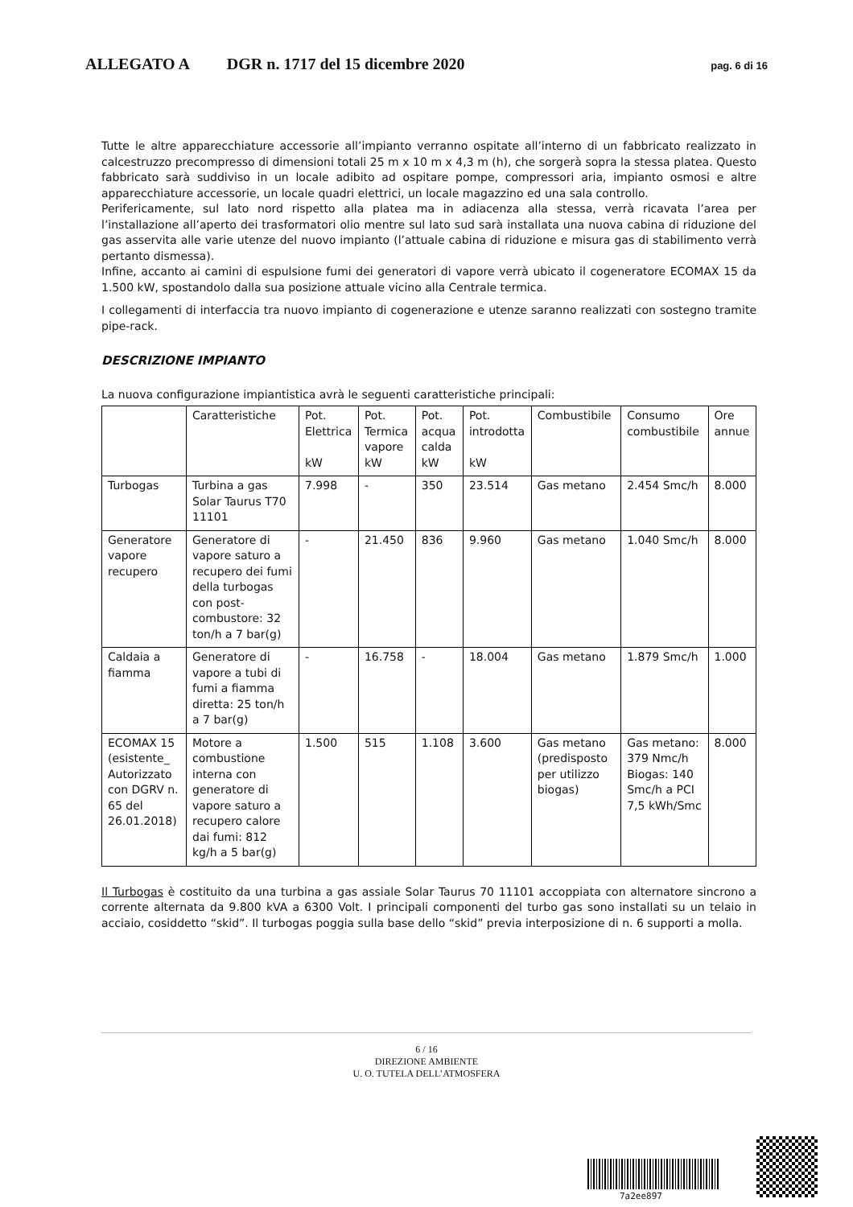ALLEGATO A DGR n. 1717 del 15 dicembre 2020 pag. 6 di 16
Tutte le altre apparecchiature accessorie all’impianto verranno ospitate all’interno di un fabbricato realizzato in calcestruzzo precompresso di dimensioni totali 25 m x 10 m x 4,3 m (h), che sorgerà sopra la stessa platea. Questo fabbricato sarà suddiviso in un locale adibito ad ospitare pompe, compressori aria, impianto osmosi e altre apparecchiature accessorie, un locale quadri elettrici, un locale magazzino ed una sala controllo.
Perifericamente, sul lato nord rispetto alla platea ma in adiacenza alla stessa, verrà ricavata l’area per l’installazione all’aperto dei trasformatori olio mentre sul lato sud sarà installata una nuova cabina di riduzione del gas asservita alle varie utenze del nuovo impianto (l’attuale cabina di riduzione e misura gas di stabilimento verrà pertanto dismessa).
Infine, accanto ai camini di espulsione fumi dei generatori di vapore verrà ubicato il cogeneratore ECOMAX 15 da 1.500 kW, spostandolo dalla sua posizione attuale vicino alla Centrale termica.
I collegamenti di interfaccia tra nuovo impianto di cogenerazione e utenze saranno realizzati con sostegno tramite pipe-rack.
DESCRIZIONE IMPIANTO
La nuova configurazione impiantistica avrà le seguenti caratteristiche principali:
| | Caratteristiche | Pot. Elettrica kW | Pot. Termica vapore kW | Pot. acqua calda kW | Pot. introdotta kW | Combustibile | Consumo combustibile | Ore annue |
| Turbogas | Turbina a gas Solar Taurus T70 11101 | 7.998 | - | 350 | 23.514 | Gas metano | 2.454 Smc/h | 8.000 |
| Generatore vapore recupero | Generatore di vapore saturo a recupero dei fumi della turbogas con post-combustore: 32 ton/h a 7 bar(g) | - | 21.450 | 836 | 9.960 | Gas metano | 1.040 Smc/h | 8.000 |
| Caldaia a fiamma | Generatore di vapore a tubi di fumi a fiamma diretta: 25 ton/h a 7 bar(g) | - | 16.758 | - | 18.004 | Gas metano | 1.879 Smc/h | 1.000 |
| ECOMAX 15 (esistente_ Autorizzato con DGRV n. 65 del 26.01.2018) | Motore a combustione interna con generatore di vapore saturo a recupero calore dai fumi: 812 kg/h a 5 bar(g) | 1.500 | 515 | 1.108 | 3.600 | Gas metano (predisposto per utilizzo biogas) | Gas metano: 379 Nmc/h Biogas: 140 Smc/h a PCI 7,5 kWh/Smc | 8.000 |
Il Turbogas è costituito da una turbina a gas assiale Solar Taurus 70 11101 accoppiata con alternatore sincrono a corrente alternata da 9.800 kVA a 6300 Volt. I principali componenti del turbo gas sono installati su un telaio in acciaio, cosiddetto “skid”. Il turbogas poggia sulla base dello “skid” previa interposizione di n. 6 supporti a molla.
6 / 16
DIREZIONE AMBIENTE
U. O. TUTELA DELL’ATMOSFERA
7a2ee897